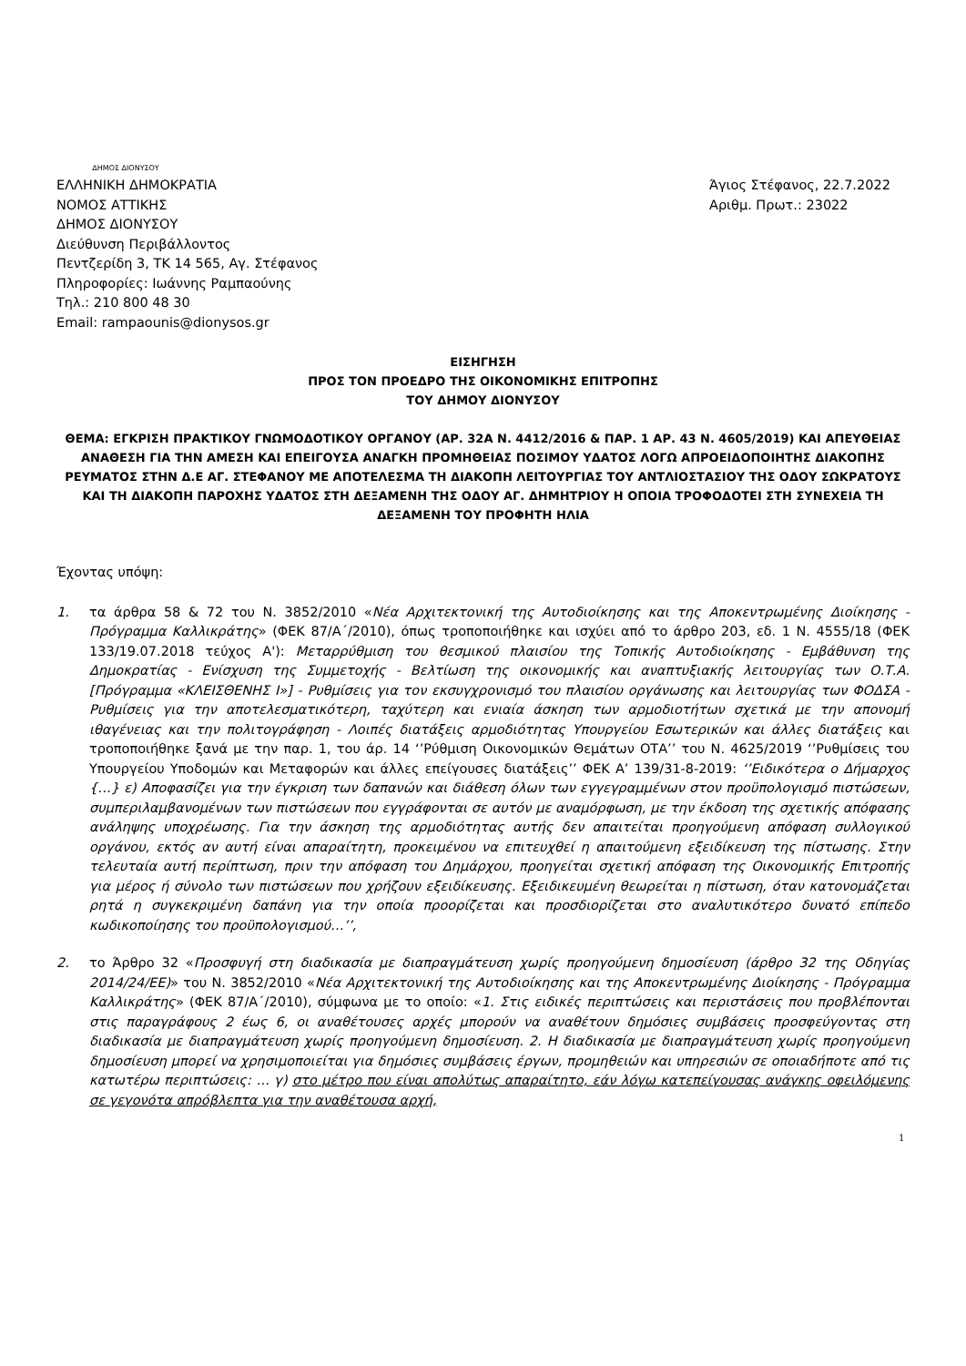ΔΗΜΟΣ ΔΙΟΝΥΣΟΥ
ΕΛΛΗΝΙΚΗ ΔΗΜΟΚΡΑΤΙΑ
ΝΟΜΟΣ ΑΤΤΙΚΗΣ
ΔΗΜΟΣ ΔΙΟΝΥΣΟΥ
Διεύθυνση Περιβάλλοντος
Πεντζερίδη 3, ΤΚ 14 565, Αγ. Στέφανος
Πληροφορίες: Ιωάννης Ραμπαούνης
Τηλ.: 210 800 48 30
Email: rampaounis@dionysos.gr
Άγιος Στέφανος, 22.7.2022
Αριθμ. Πρωτ.: 23022
ΕΙΣΗΓΗΣΗ
ΠΡΟΣ ΤΟΝ ΠΡΟΕΔΡΟ ΤΗΣ ΟΙΚΟΝΟΜΙΚΗΣ ΕΠΙΤΡΟΠΗΣ
ΤΟΥ ΔΗΜΟΥ ΔΙΟΝΥΣΟΥ
ΘΕΜΑ: ΕΓΚΡΙΣΗ ΠΡΑΚΤΙΚΟΥ ΓΝΩΜΟΔΟΤΙΚΟΥ ΟΡΓΑΝΟΥ (ΑΡ. 32Α Ν. 4412/2016 & ΠΑΡ. 1 ΑΡ. 43 Ν. 4605/2019) ΚΑΙ ΑΠΕΥΘΕΙΑΣ ΑΝΑΘΕΣΗ ΓΙΑ ΤΗΝ ΑΜΕΣΗ ΚΑΙ ΕΠΕΙΓΟΥΣΑ ΑΝΑΓΚΗ ΠΡΟΜΗΘΕΙΑΣ ΠΟΣΙΜΟΥ ΥΔΑΤΟΣ ΛΟΓΩ ΑΠΡΟΕΙΔΟΠΟΙΗΤΗΣ ΔΙΑΚΟΠΗΣ ΡΕΥΜΑΤΟΣ ΣΤΗΝ Δ.Ε ΑΓ. ΣΤΕΦΑΝΟΥ ΜΕ ΑΠΟΤΕΛΕΣΜΑ ΤΗ ΔΙΑΚΟΠΗ ΛΕΙΤΟΥΡΓΙΑΣ ΤΟΥ ΑΝΤΛΙΟΣΤΑΣΙΟΥ ΤΗΣ ΟΔΟΥ ΣΩΚΡΑΤΟΥΣ ΚΑΙ ΤΗ ΔΙΑΚΟΠΗ ΠΑΡΟΧΗΣ ΥΔΑΤΟΣ ΣΤΗ ΔΕΞΑΜΕΝΗ ΤΗΣ ΟΔΟΥ ΑΓ. ΔΗΜΗΤΡΙΟΥ Η ΟΠΟΙΑ ΤΡΟΦΟΔΟΤΕΙ ΣΤΗ ΣΥΝΕΧΕΙΑ ΤΗ ΔΕΞΑΜΕΝΗ ΤΟΥ ΠΡΟΦΗΤΗ ΗΛΙΑ
Έχοντας υπόψη:
1. τα άρθρα 58 & 72 του Ν. 3852/2010 «Νέα Αρχιτεκτονική της Αυτοδιοίκησης και της Αποκεντρωμένης Διοίκησης - Πρόγραμμα Καλλικράτης» (ΦΕΚ 87/Α΄/2010), όπως τροποποιήθηκε και ισχύει από το άρθρο 203, εδ. 1 Ν. 4555/18 (ΦΕΚ 133/19.07.2018 τεύχος Α'): Μεταρρύθμιση του θεσμικού πλαισίου της Τοπικής Αυτοδιοίκησης - Εμβάθυνση της Δημοκρατίας - Ενίσχυση της Συμμετοχής - Βελτίωση της οικονομικής και αναπτυξιακής λειτουργίας των Ο.Τ.Α. [Πρόγραμμα «ΚΛΕΙΣΘΕΝΗΣ Ι»] - Ρυθμίσεις για τον εκσυγχρονισμό του πλαισίου οργάνωσης και λειτουργίας των ΦΟΔΣΑ - Ρυθμίσεις για την αποτελεσματικότερη, ταχύτερη και ενιαία άσκηση των αρμοδιοτήτων σχετικά με την απονομή ιθαγένειας και την πολιτογράφηση - Λοιπές διατάξεις αρμοδιότητας Υπουργείου Εσωτερικών και άλλες διατάξεις και τροποποιήθηκε ξανά με την παρ. 1, του άρ. 14 ‘’Ρύθμιση Οικονομικών Θεμάτων ΟΤΑ’’ του Ν. 4625/2019 ‘’Ρυθμίσεις του Υπουργείου Υποδομών και Μεταφορών και άλλες επείγουσες διατάξεις’’ ΦΕΚ Α’ 139/31-8-2019: ‘’Ειδικότερα ο Δήμαρχος {…} ε) Αποφασίζει για την έγκριση των δαπανών και διάθεση όλων των εγγεγραμμένων στον προϋπολογισμό πιστώσεων, συμπεριλαμβανομένων των πιστώσεων που εγγράφονται σε αυτόν με αναμόρφωση, με την έκδοση της σχετικής απόφασης ανάληψης υποχρέωσης. Για την άσκηση της αρμοδιότητας αυτής δεν απαιτείται προηγούμενη απόφαση συλλογικού οργάνου, εκτός αν αυτή είναι απαραίτητη, προκειμένου να επιτευχθεί η απαιτούμενη εξειδίκευση της πίστωσης. Στην τελευταία αυτή περίπτωση, πριν την απόφαση του Δημάρχου, προηγείται σχετική απόφαση της Οικονομικής Επιτροπής για μέρος ή σύνολο των πιστώσεων που χρήζουν εξειδίκευσης. Εξειδικευμένη θεωρείται η πίστωση, όταν κατονομάζεται ρητά η συγκεκριμένη δαπάνη για την οποία προορίζεται και προσδιορίζεται στο αναλυτικότερο δυνατό επίπεδο κωδικοποίησης του προϋπολογισμού…’’,
2. το Άρθρο 32 «Προσφυγή στη διαδικασία με διαπραγμάτευση χωρίς προηγούμενη δημοσίευση (άρθρο 32 της Οδηγίας 2014/24/ΕΕ)» του Ν. 3852/2010 «Νέα Αρχιτεκτονική της Αυτοδιοίκησης και της Αποκεντρωμένης Διοίκησης - Πρόγραμμα Καλλικράτης» (ΦΕΚ 87/Α΄/2010), σύμφωνα με το οποίο: «1. Στις ειδικές περιπτώσεις και περιστάσεις που προβλέπονται στις παραγράφους 2 έως 6, οι αναθέτουσες αρχές μπορούν να αναθέτουν δημόσιες συμβάσεις προσφεύγοντας στη διαδικασία με διαπραγμάτευση χωρίς προηγούμενη δημοσίευση. 2. Η διαδικασία με διαπραγμάτευση χωρίς προηγούμενη δημοσίευση μπορεί να χρησιμοποιείται για δημόσιες συμβάσεις έργων, προμηθειών και υπηρεσιών σε οποιαδήποτε από τις κατωτέρω περιπτώσεις: … γ) στο μέτρο που είναι απολύτως απαραίτητο, εάν λόγω κατεπείγουσας ανάγκης οφειλόμενης σε γεγονότα απρόβλεπτα για την αναθέτουσα αρχή,
1